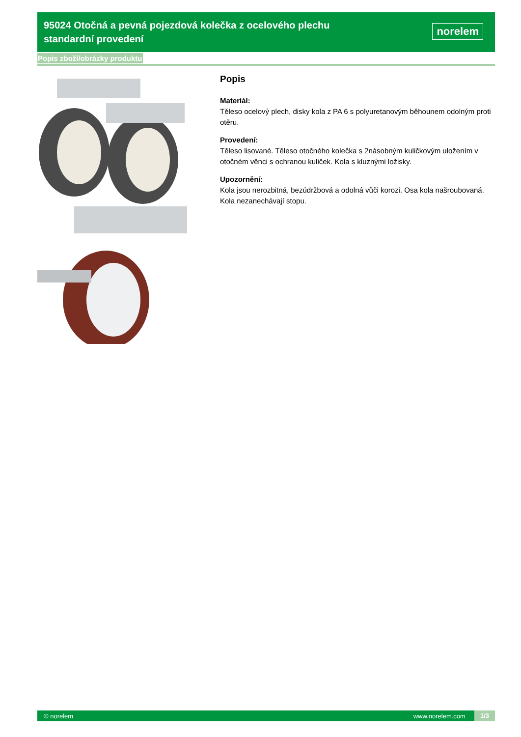95024 Otočná a pevná pojezdová kolečka z ocelového plechu standardní provedení
norelem
Popis zboží/obrázky produktu
Popis
Materiál:
Těleso ocelový plech, disky kola z PA 6 s polyuretanovým běhounem odolným proti otěru.
Provedení:
Těleso lisované. Těleso otočného kolečka s 2násobným kuličkovým uložením v otočném věnci s ochranou kuliček. Kola s kluznými ložisky.
Upozornění:
Kola jsou nerozbitná, bezúdržbová a odolná vůči korozi. Osa kola našroubovaná. Kola nezanechávají stopu.
© norelem www.norelem.com 1/3